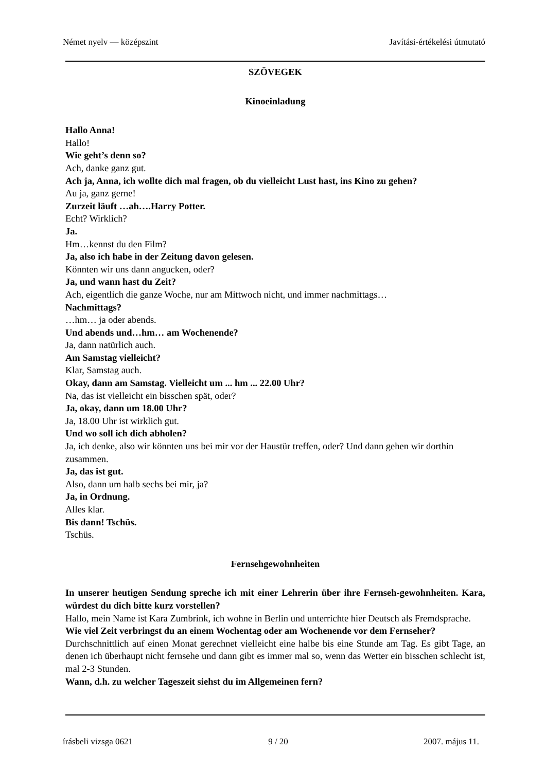Német nyelv — középszint Javítási-értékelési útmutató
SZÖVEGEK
Kinoeinladung
Hallo Anna!
Hallo!
Wie geht’s denn so?
Ach, danke ganz gut.
Ach ja, Anna, ich wollte dich mal fragen, ob du vielleicht Lust hast, ins Kino zu gehen?
Au ja, ganz gerne!
Zurzeit läuft …ah….Harry Potter.
Echt? Wirklich?
Ja.
Hm…kennst du den Film?
Ja, also ich habe in der Zeitung davon gelesen.
Könnten wir uns dann angucken, oder?
Ja, und wann hast du Zeit?
Ach, eigentlich die ganze Woche, nur am Mittwoch nicht, und immer nachmittags…
Nachmittags?
…hm… ja oder abends.
Und abends und…hm… am Wochenende?
Ja, dann natürlich auch.
Am Samstag vielleicht?
Klar, Samstag auch.
Okay, dann am Samstag. Vielleicht um ... hm ... 22.00 Uhr?
Na, das ist vielleicht ein bisschen spät, oder?
Ja, okay, dann um 18.00 Uhr?
Ja, 18.00 Uhr ist wirklich gut.
Und wo soll ich dich abholen?
Ja, ich denke, also wir könnten uns bei mir vor der Haustür treffen, oder? Und dann gehen wir dorthin zusammen.
Ja, das ist gut.
Also, dann um halb sechs bei mir, ja?
Ja, in Ordnung.
Alles klar.
Bis dann! Tschüs.
Tschüs.
Fernsehgewohnheiten
In unserer heutigen Sendung spreche ich mit einer Lehrerin über ihre Fernseh-gewohnheiten. Kara, würdest du dich bitte kurz vorstellen?
Hallo, mein Name ist Kara Zumbrink, ich wohne in Berlin und unterrichte hier Deutsch als Fremdsprache.
Wie viel Zeit verbringst du an einem Wochentag oder am Wochenende vor dem Fernseher?
Durchschnittlich auf einen Monat gerechnet vielleicht eine halbe bis eine Stunde am Tag. Es gibt Tage, an denen ich überhaupt nicht fernsehe und dann gibt es immer mal so, wenn das Wetter ein bisschen schlecht ist, mal 2-3 Stunden.
Wann, d.h. zu welcher Tageszeit siehst du im Allgemeinen fern?
írásbeli vizsga 0621 9 / 20 2007. május 11.